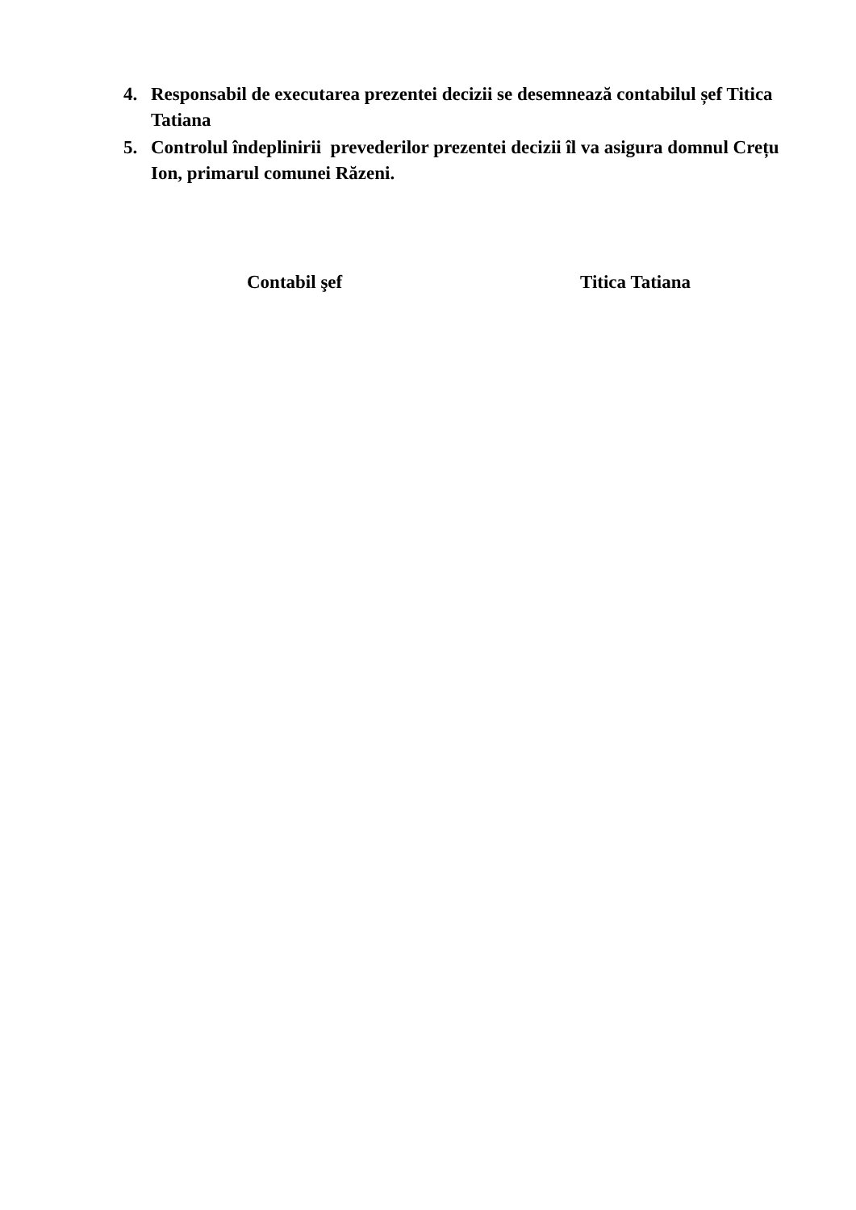4. Responsabil de executarea prezentei decizii se desemnează contabilul șef Titica Tatiana
5. Controlul îndeplinirii prevederilor prezentei decizii îl va asigura domnul Crețu Ion, primarul comunei Răzeni.
Contabil şef Titica Tatiana